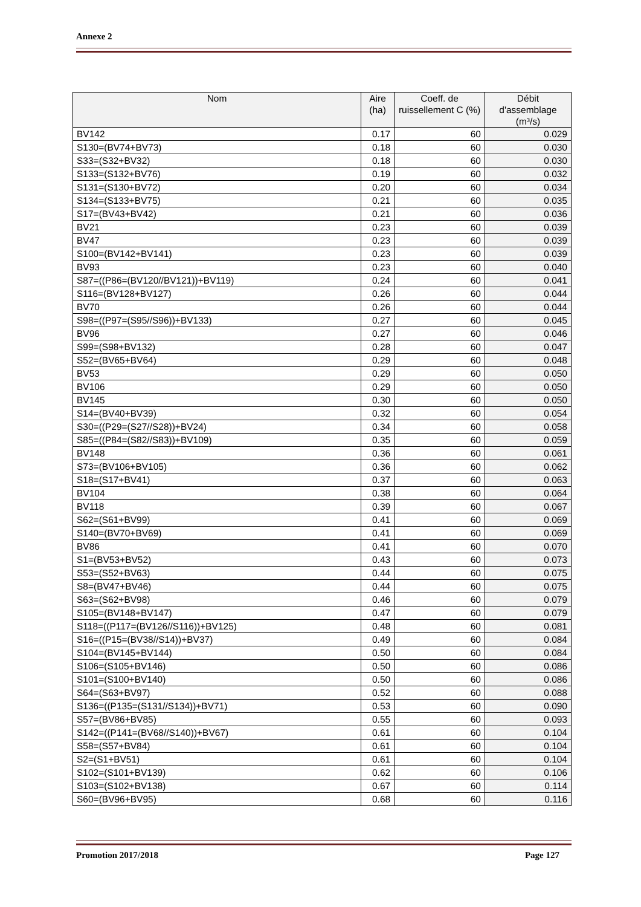Annexe 2
| Nom | Aire (ha) | Coeff. de ruissellement C (%) | Débit d'assemblage (m³/s) |
| --- | --- | --- | --- |
| BV142 | 0.17 | 60 | 0.029 |
| S130=(BV74+BV73) | 0.18 | 60 | 0.030 |
| S33=(S32+BV32) | 0.18 | 60 | 0.030 |
| S133=(S132+BV76) | 0.19 | 60 | 0.032 |
| S131=(S130+BV72) | 0.20 | 60 | 0.034 |
| S134=(S133+BV75) | 0.21 | 60 | 0.035 |
| S17=(BV43+BV42) | 0.21 | 60 | 0.036 |
| BV21 | 0.23 | 60 | 0.039 |
| BV47 | 0.23 | 60 | 0.039 |
| S100=(BV142+BV141) | 0.23 | 60 | 0.039 |
| BV93 | 0.23 | 60 | 0.040 |
| S87=((P86=(BV120//BV121))+BV119) | 0.24 | 60 | 0.041 |
| S116=(BV128+BV127) | 0.26 | 60 | 0.044 |
| BV70 | 0.26 | 60 | 0.044 |
| S98=((P97=(S95//S96))+BV133) | 0.27 | 60 | 0.045 |
| BV96 | 0.27 | 60 | 0.046 |
| S99=(S98+BV132) | 0.28 | 60 | 0.047 |
| S52=(BV65+BV64) | 0.29 | 60 | 0.048 |
| BV53 | 0.29 | 60 | 0.050 |
| BV106 | 0.29 | 60 | 0.050 |
| BV145 | 0.30 | 60 | 0.050 |
| S14=(BV40+BV39) | 0.32 | 60 | 0.054 |
| S30=((P29=(S27//S28))+BV24) | 0.34 | 60 | 0.058 |
| S85=((P84=(S82//S83))+BV109) | 0.35 | 60 | 0.059 |
| BV148 | 0.36 | 60 | 0.061 |
| S73=(BV106+BV105) | 0.36 | 60 | 0.062 |
| S18=(S17+BV41) | 0.37 | 60 | 0.063 |
| BV104 | 0.38 | 60 | 0.064 |
| BV118 | 0.39 | 60 | 0.067 |
| S62=(S61+BV99) | 0.41 | 60 | 0.069 |
| S140=(BV70+BV69) | 0.41 | 60 | 0.069 |
| BV86 | 0.41 | 60 | 0.070 |
| S1=(BV53+BV52) | 0.43 | 60 | 0.073 |
| S53=(S52+BV63) | 0.44 | 60 | 0.075 |
| S8=(BV47+BV46) | 0.44 | 60 | 0.075 |
| S63=(S62+BV98) | 0.46 | 60 | 0.079 |
| S105=(BV148+BV147) | 0.47 | 60 | 0.079 |
| S118=((P117=(BV126//S116))+BV125) | 0.48 | 60 | 0.081 |
| S16=((P15=(BV38//S14))+BV37) | 0.49 | 60 | 0.084 |
| S104=(BV145+BV144) | 0.50 | 60 | 0.084 |
| S106=(S105+BV146) | 0.50 | 60 | 0.086 |
| S101=(S100+BV140) | 0.50 | 60 | 0.086 |
| S64=(S63+BV97) | 0.52 | 60 | 0.088 |
| S136=((P135=(S131//S134))+BV71) | 0.53 | 60 | 0.090 |
| S57=(BV86+BV85) | 0.55 | 60 | 0.093 |
| S142=((P141=(BV68//S140))+BV67) | 0.61 | 60 | 0.104 |
| S58=(S57+BV84) | 0.61 | 60 | 0.104 |
| S2=(S1+BV51) | 0.61 | 60 | 0.104 |
| S102=(S101+BV139) | 0.62 | 60 | 0.106 |
| S103=(S102+BV138) | 0.67 | 60 | 0.114 |
| S60=(BV96+BV95) | 0.68 | 60 | 0.116 |
Promotion 2017/2018 Page 127